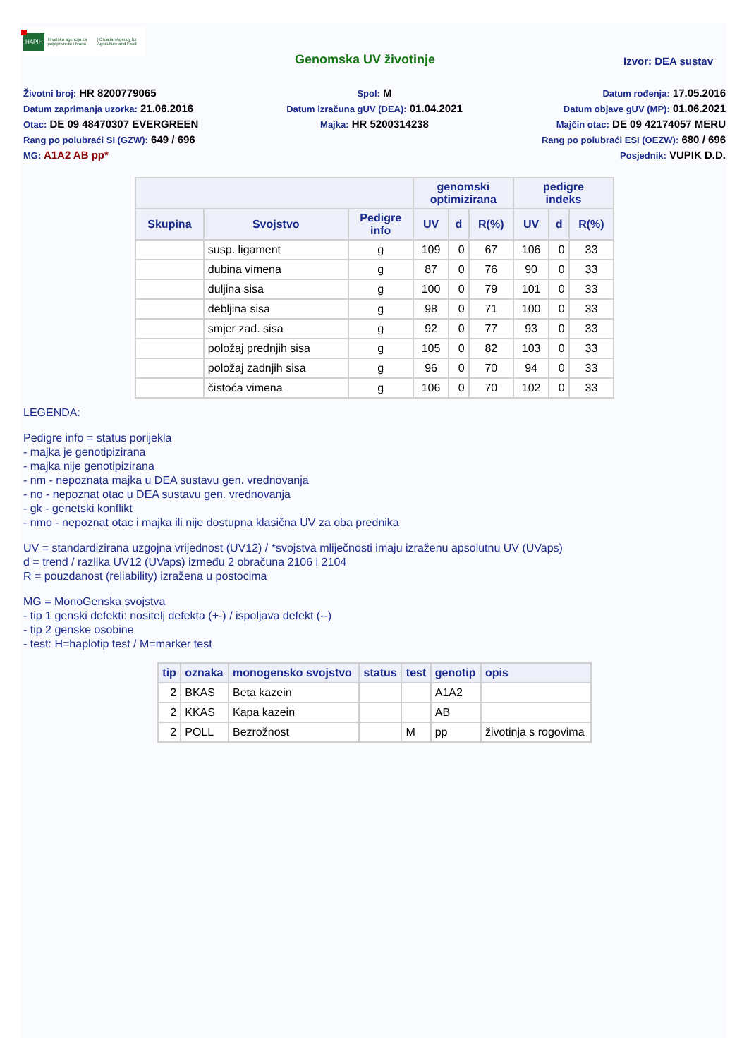HAPIH Hrvatska agencija za poljoprivredu i hranu | Croatian Agency for Agriculture and Food
Genomska UV životinje
Izvor: DEA sustav
Životni broj: HR 8200779065
Spol: M
Datum rođenja: 17.05.2016
Datum zaprimanja uzorka: 21.06.2016
Datum izračuna gUV (DEA): 01.04.2021
Datum objave gUV (MP): 01.06.2021
Otac: DE 09 48470307 EVERGREEN
Majka: HR 5200314238
Majčin otac: DE 09 42174057 MERU
Rang po polubraći SI (GZW): 649 / 696
Rang po polubraći ESI (OEZW): 680 / 696
MG: A1A2 AB pp*
Posjednik: VUPIK D.D.
| | | | genomski optimizirana | | | pedigre indeks | | |
| --- | --- | --- | --- | --- | --- | --- | --- | --- |
| Skupina | Svojstvo | Pedigre info | UV | d | R(%) | UV | d | R(%) |
| | susp. ligament | g | 109 | 0 | 67 | 106 | 0 | 33 |
| | dubina vimena | g | 87 | 0 | 76 | 90 | 0 | 33 |
| | duljina sisa | g | 100 | 0 | 79 | 101 | 0 | 33 |
| | debljina sisa | g | 98 | 0 | 71 | 100 | 0 | 33 |
| | smjer zad. sisa | g | 92 | 0 | 77 | 93 | 0 | 33 |
| | položaj prednjih sisa | g | 105 | 0 | 82 | 103 | 0 | 33 |
| | položaj zadnjih sisa | g | 96 | 0 | 70 | 94 | 0 | 33 |
| | čistoća vimena | g | 106 | 0 | 70 | 102 | 0 | 33 |
LEGENDA:
Pedigre info = status porijekla
- majka je genotipizirana
- majka nije genotipizirana
- nm - nepoznata majka u DEA sustavu gen. vrednovanja
- no - nepoznat otac u DEA sustavu gen. vrednovanja
- gk - genetski konflikt
- nmo - nepoznat otac i majka ili nije dostupna klasična UV za oba prednika
UV = standardizirana uzgojna vrijednost (UV12) / *svojstva mliječnosti imaju izraženu apsolutnu UV (UVaps)
d = trend / razlika UV12 (UVaps) između 2 obračuna 2106 i 2104
R = pouzdanost (reliability) izražena u postocima
MG = MonoGenska svojstva
- tip 1 genski defekti: nositelj defekta (+-) / ispoljava defekt (--)
- tip 2 genske osobine
- test: H=haplotip test / M=marker test
| tip | oznaka | monogensko svojstvo | status | test | genotip | opis |
| --- | --- | --- | --- | --- | --- | --- |
| 2 | BKAS | Beta kazein | | | A1A2 | |
| 2 | KKAS | Kapa kazein | | | AB | |
| 2 | POLL | Bezrožnost | | M | pp | životinja s rogovima |